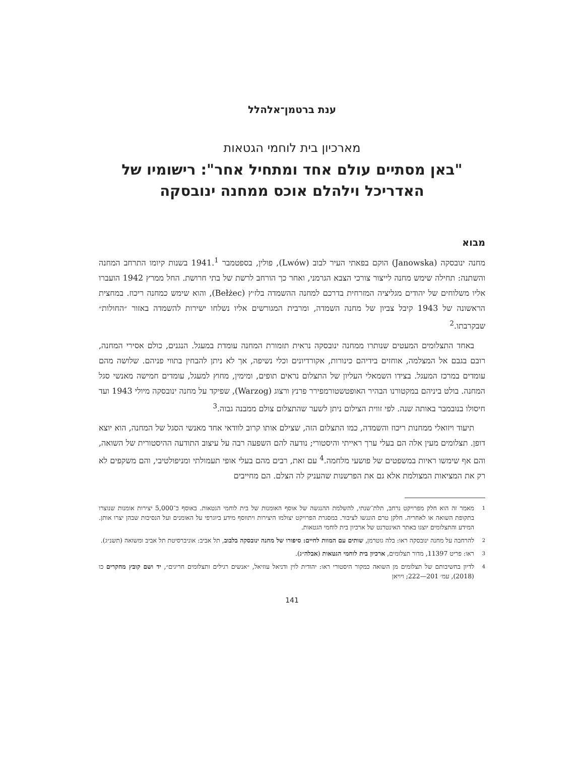ענת ברטמן־אלהלל
מארכיון בית לוחמי הגטאות
"באן מסתיים עולם אחד ומתחיל אחר": רישומיו של האדריכל וילהלם אוכס ממחנה ינובסקה
מבוא
מחנה ינובסקה (Janowska) הוקם בפאתי העיר לבוב (Lwów), פולין, בספטמבר 1941.<sup>1</sup> בשנות קיומו התרחב המחנה והשתנה: תחילה שימש מחנה לייצור צורכי הצבא הגרמני, ואחר כך הורחב לרשת של בתי חרושת. החל ממרץ 1942 הועברו אליו משלוחים של יהודים מגליציה המזרחית בדרכם למחנה ההשמדה בלז׳ץ (Bełżec), והוא שימש כמחנה ריכוז. במחצית הראשונה של 1943 קיבל צביון של מחנה השמדה, ומרבית המגורשים אליו נשלחו ישירות להשמדה באזור ״החולות״ שבקרבתו.<sup>2</sup>
באחד התצלומים המעטים שנותרו ממחנה ינובסקה נראית תזמורת המחנה עומדת במעגל. הנגנים, כולם אסירי המחנה, רובם בגבם אל המצלמה, אוחזים בידיהם כינורות, אקורדיונים וכלי נשיפה, אך לא ניתן להבחין בתווי פניהם. שלושה מהם עומדים במרכז המעגל. בצידו השמאלי העליון של התצלום נראים תופים, ומימין, מחוץ למעגל, עומדים חמישה מאנשי סגל המחנה. בולט ביניהם במקטורנו הבהיר האופטשטורמפירר פרנץ ורצוג (Warzog), שפיקד על מחנה ינובסקה מיולי 1943 ועד חיסולו בנובמבר באותה שנה. לפי זווית הצילום ניתן לשער שהתצלום צולם ממבנה גבוה.<sup>3</sup>
תיעוד ויזואלי ממחנות ריכוז והשמדה, כמו התצלום הזה, שצילם אותו קרוב לוודאי אחד מאנשי הסגל של המחנה, הוא יוצא דופן. תצלומים מעין אלה הם בעלי ערך ראייתי והיסטורי; נודעה להם השפעה רבה על עיצוב התודעה ההיסטורית של השואה, והם אף שימשו ראיות במשפטים של פושעי מלחמה.<sup>4</sup> עם זאת, רבים מהם בעלי אופי תעמולתי ומניפולטיבי, והם משקפים לא רק את המציאות המצולמת אלא גם את הפרשנות שהעניק לה הצלם. הם מחייבים
1
מאמר זה הוא חלק מפרויקט נרחב, תלת־שנתי, להשלמת ההנגשה של אוסף האומנות של בית לוחמי הגטאות. באוסף כ־5,000 יצירות אומנות שנוצרו בתקופת השואה או לאחריה. חלקן טרם הונגשו לציבור. במסגרת הפרויקט יצולמו היצירות ויתווסף מידע ביוגרפי על האומנים ועל הנסיבות שבהן יצרו אותן. המידע והתצלומים יוצגו באתר האינטרנט של ארכיון בית לוחמי הגטאות.
2
להרחבה על מחנה ינובסקה ראו: בלה גוטרמן, שותים עם המוות לחיים: סיפורו של מחנה ינובסקה בלבוב, תל אביב: אוניברסיטת תל אביב ומשואה (תשנ״ג).
3
ראו: פריט 11397, מדור תצלומים, ארכיון בית לוחמי הגטאות (אבלה״ג).
4
לדיון בחשיבותם של תצלומים מן השואה כמקור היסטורי ראו: יהודית לוין ודניאל עוזיאל, ״אנשים רגילים ותצלומים חריגים״, יד ושם קובץ מחקרים כו (2018), עמ׳ 201—222; ויויאן
141